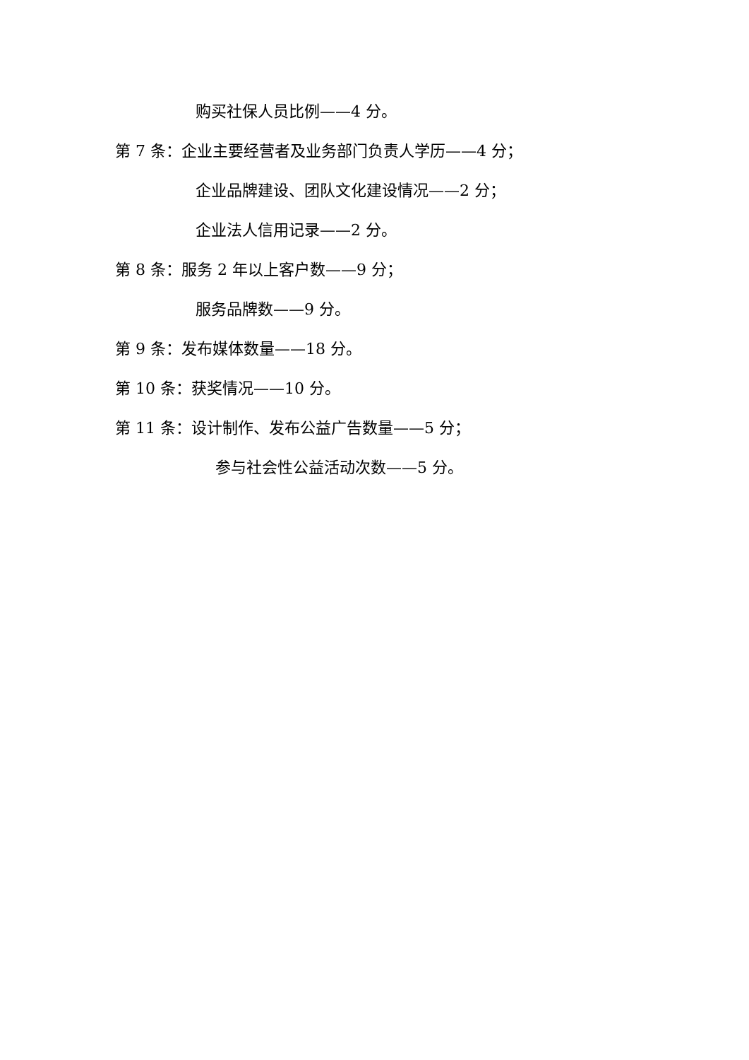购买社保人员比例——4 分。
第 7 条：企业主要经营者及业务部门负责人学历——4 分；
企业品牌建设、团队文化建设情况——2 分；
企业法人信用记录——2 分。
第 8 条：服务 2 年以上客户数——9 分；
服务品牌数——9 分。
第 9 条：发布媒体数量——18 分。
第 10 条：获奖情况——10 分。
第 11 条：设计制作、发布公益广告数量——5 分；
参与社会性公益活动次数——5 分。